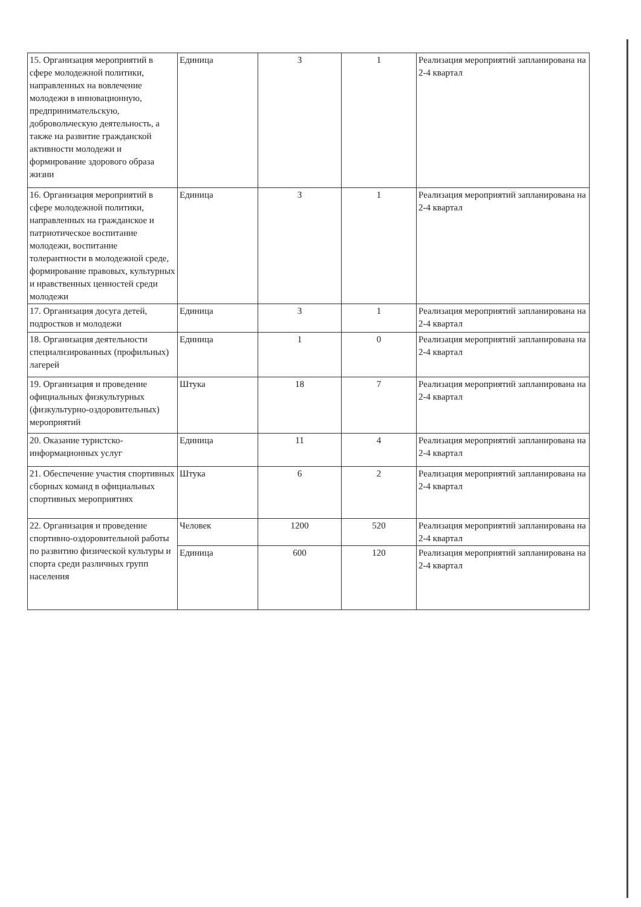| 15. Организация мероприятий в сфере молодежной политики, направленных на вовлечение молодежи в инновационную, предпринимательскую, добровольческую деятельность, а также на развитие гражданской активности молодежи и формирование здорового образа жизни | Единица | 3 | 1 | Реализация мероприятий запланирована на 2-4 квартал |
| 16. Организация мероприятий в сфере молодежной политики, направленных на гражданское и патриотическое воспитание молодежи, воспитание толерантности в молодежной среде, формирование правовых, культурных и нравственных ценностей среди молодежи | Единица | 3 | 1 | Реализация мероприятий запланирована на 2-4 квартал |
| 17. Организация досуга детей, подростков и молодежи | Единица | 3 | 1 | Реализация мероприятий запланирована на 2-4 квартал |
| 18. Организация деятельности специализированных (профильных) лагерей | Единица | 1 | 0 | Реализация мероприятий запланирована на 2-4 квартал |
| 19. Организация и проведение официальных физкультурных (физкультурно-оздоровительных) мероприятий | Штука | 18 | 7 | Реализация мероприятий запланирована на 2-4 квартал |
| 20. Оказание туристско-информационных услуг | Единица | 11 | 4 | Реализация мероприятий запланирована на 2-4 квартал |
| 21. Обеспечение участия спортивных сборных команд в официальных спортивных мероприятиях | Штука | 6 | 2 | Реализация мероприятий запланирована на 2-4 квартал |
| 22. Организация и проведение спортивно-оздоровительной работы по развитию физической культуры и спорта среди различных групп населения | Человек | 1200 | 520 | Реализация мероприятий запланирована на 2-4 квартал |
| | Единица | 600 | 120 | Реализация мероприятий запланирована на 2-4 квартал |